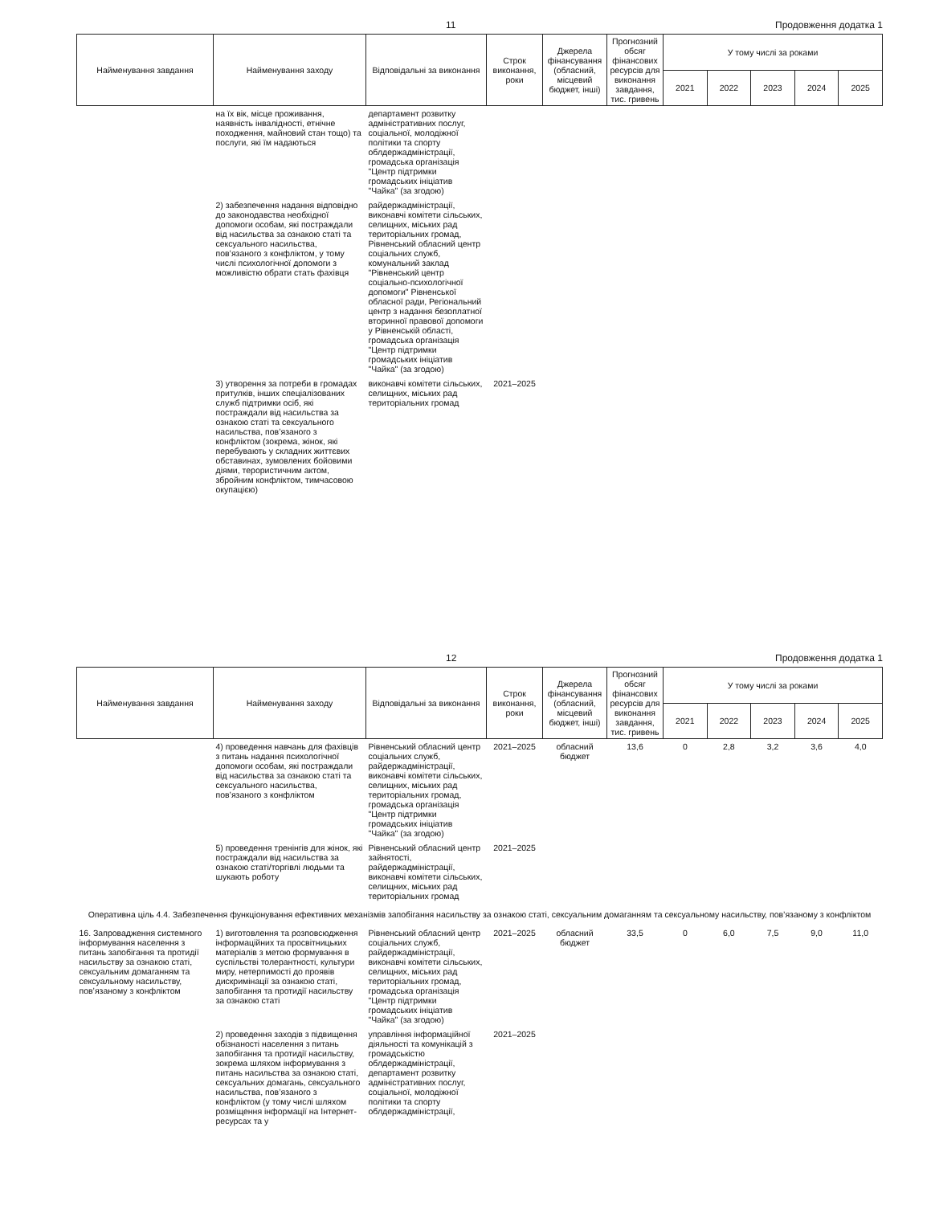11 Продовження додатка 1
| Найменування завдання | Найменування заходу | Відповідальні за виконання | Строк виконання, роки | Джерела фінансування (обласний, місцевий бюджет, інші) | Прогнозний обсяг фінансових ресурсів для виконання завдання, тис. гривень | У тому числі за роками | | | | |
| --- | --- | --- | --- | --- | --- | --- | --- | --- | --- | --- |
| | | | | | | 2021 | 2022 | 2023 | 2024 | 2025 |
| | на їх вік, місце проживання, наявність інвалідності, етнічне походження, майновий стан тощо) та послуги, які їм надаються | департамент розвитку адміністративних послуг, соціальної, молодіжної політики та спорту облдержадміністрації, громадська організація "Центр підтримки громадських ініціатив "Чайка" (за згодою) | | | | | | | | |
| | 2) забезпечення надання відповідно до законодавства необхідної допомоги особам, які постраждали від насильства за ознакою статі та сексуального насильства, пов’язаного з конфліктом, у тому числі психологічної допомоги з можливістю обрати стать фахівця | райдержадміністрації, виконавчі комітети сільських, селищних, міських рад територіальних громад, Рівненський обласний центр соціальних служб, комунальний заклад "Рівненський центр соціально-психологічної допомоги" Рівненської обласної ради, Регіональний центр з надання безоплатної вторинної правової допомоги у Рівненській області, громадська організація "Центр підтримки громадських ініціатив "Чайка" (за згодою) | | | | | | | | |
| | 3) утворення за потреби в громадах притулків, інших спеціалізованих служб підтримки осіб, які постраждали від насильства за ознакою статі та сексуального насильства, пов’язаного з конфліктом (зокрема, жінок, які перебувають у складних життєвих обставинах, зумовлених бойовими діями, терористичним актом, збройним конфліктом, тимчасовою окупацією) | виконавчі комітети сільських, селищних, міських рад територіальних громад | 2021–2025 | | | | | | | |
12 Продовження додатка 1
| Найменування завдання | Найменування заходу | Відповідальні за виконання | Строк виконання, роки | Джерела фінансування (обласний, місцевий бюджет, інші) | Прогнозний обсяг фінансових ресурсів для виконання завдання, тис. гривень | У тому числі за роками | | | | |
| --- | --- | --- | --- | --- | --- | --- | --- | --- | --- | --- |
| | | | | | | 2021 | 2022 | 2023 | 2024 | 2025 |
| | 4) проведення навчань для фахівців з питань надання психологічної допомоги особам, які постраждали від насильства за ознакою статі та сексуального насильства, пов’язаного з конфліктом | Рівненський обласний центр соціальних служб, райдержадміністрації, виконавчі комітети сільських, селищних, міських рад територіальних громад, громадська організація "Центр підтримки громадських ініціатив "Чайка" (за згодою) | 2021–2025 | обласний бюджет | 13,6 | 0 | 2,8 | 3,2 | 3,6 | 4,0 |
| | 5) проведення тренінгів для жінок, які постраждали від насильства за ознакою статі/торгівлі людьми та шукають роботу | Рівненський обласний центр зайнятості, райдержадміністрації, виконавчі комітети сільських, селищних, міських рад територіальних громад | 2021–2025 | | | | | | | |
| Оперативна ціль 4.4. Забезпечення функціонування ефективних механізмів запобігання насильству за ознакою статі, сексуальним домаганням та сексуальному насильству, пов’язаному з конфліктом | | | | | | | | | | |
| 16. Запровадження системного інформування населення з питань запобігання та протидії насильству за ознакою статі, сексуальним домаганням та сексуальному насильству, пов’язаному з конфліктом | 1) виготовлення та розповсюдження інформаційних та просвітницьких матеріалів з метою формування в суспільстві толерантності, культури миру, нетерпимості до проявів дискримінації за ознакою статі, запобігання та протидії насильству за ознакою статі | Рівненський обласний центр соціальних служб, райдержадміністрації, виконавчі комітети сільських, селищних, міських рад територіальних громад, громадська організація "Центр підтримки громадських ініціатив "Чайка" (за згодою) | 2021–2025 | обласний бюджет | 33,5 | 0 | 6,0 | 7,5 | 9,0 | 11,0 |
| | 2) проведення заходів з підвищення обізнаності населення з питань запобігання та протидії насильству, зокрема шляхом інформування з питань насильства за ознакою статі, сексуальних домагань, сексуального насильства, пов’язаного з конфліктом (у тому числі шляхом розміщення інформації на Інтернет-ресурсах та у | управління інформаційної діяльності та комунікацій з громадськістю облдержадміністрації, департамент розвитку адміністративних послуг, соціальної, молодіжної політики та спорту облдержадміністрації, | 2021–2025 | | | | | | | |